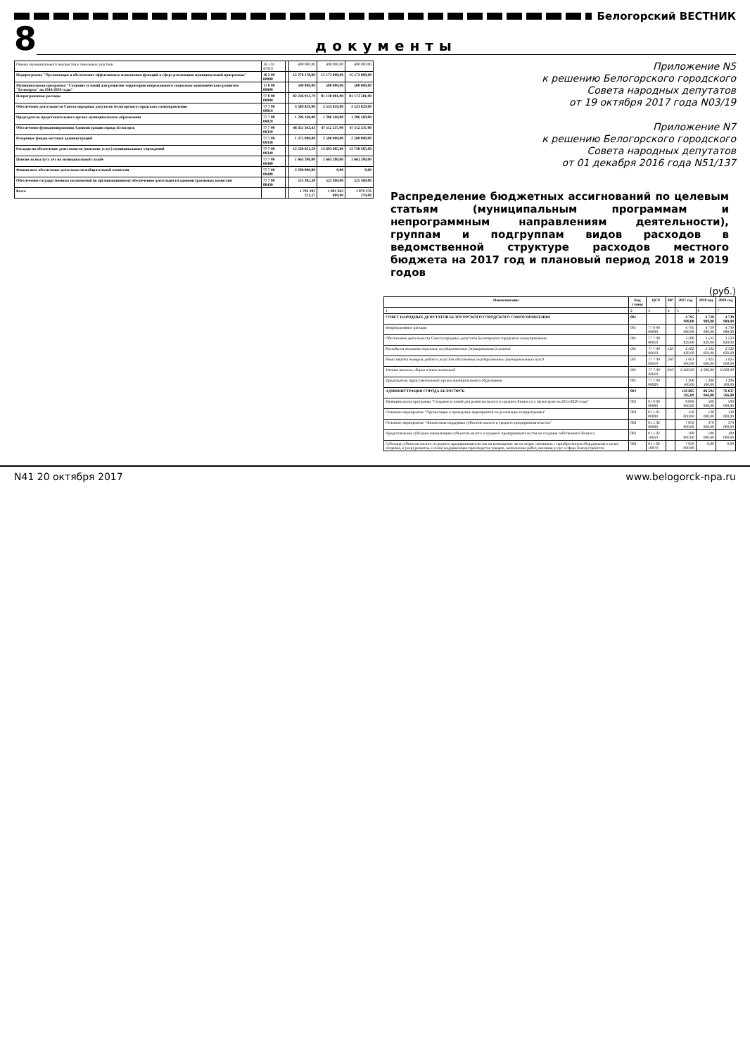Белогорский ВЕСТНИК
8
документы
| Оценка муниципального имущества в земельных участков | 16 1 01 47010 | | 490 000,00 | 490 000,00 | 490 000,00 |
| Подпрограмма "Организация и обеспечение эффективного исполнения функций в сфере реализации муниципальной программы" | 16 2 00 00000 | | 15 270 178,00 | 15 173 000,00 | 15 173 000,00 |
| Муниципальная программа "Создание условий для развития территории опережающего социально экономического развития "Белогорск" на 2016-2020 годы" | 17 0 00 00000 | | 500 000,00 | 500 000,00 | 500 000,00 |
| Непрограммные расходы | 77 0 00 00000 | | 82 246 913,79 | 81 130 081,00 | 81 173 581,00 |
| Обеспечение деятельности Совета народных депутатов Белогорского городского самоуправления | 77 7 00 00010 | | 3 589 829,00 | 3 533 829,00 | 3 533 829,00 |
| Председатель представительного органа муниципального образования | 77 7 00 00020 | | 1 206 160,00 | 1 206 160,00 | 1 206 160,00 |
| Обеспечение функционирования Администрации города Белогорск | 77 7 00 00320 | | 48 351 343,43 | 47 112 537,00 | 47 112 537,00 |
| Резервные фонды местных администраций | 77 7 00 00330 | | 1 375 000,00 | 2 500 000,00 | 2 500 000,00 |
| Расходы на обеспечение деятельности (оказание услуг) муниципальных учреждений | 77 7 00 00340 | | 12 526 951,59 | 13 693 065,00 | 13 736 565,00 |
| Пенсии за выслугу лет на муниципальной службе | 77 7 00 00380 | | 1 663 200,00 | 1 663 200,00 | 1 663 200,00 |
| Финансовое обеспечение деятельности избирательной комиссии | 77 7 00 00400 | | 2 200 000,00 | 0,00 | 0,00 |
| Обеспечение государственных полномочий по организационному обеспечению деятельности административных комиссий | 77 7 00 88430 | | 525 305,38 | 525 300,00 | 525 300,00 |
| Всего | | | 1 793 192 221,17 | 1 091 942 009,00 | 1 079 376 270,00 |
Приложение N5
к решению Белогорского городского
Совета народных депутатов
от 19 октября 2017 года N03/19
Приложение N7
к решению Белогорского городского
Совета народных депутатов
от 01 декабря 2016 года N51/137
Распределение бюджетных ассигнований по целевым статьям (муниципальным программам и непрограммным направлениям деятельности), группам и подгруппам видов расходов в ведомственной структуре расходов местного бюджета на 2017 год и плановый период 2018 и 2019 годов
(руб.)
| Наименование | Код главы | ЦСР | ВР | 2017 год | 2018 год | 2019 год |
| --- | --- | --- | --- | --- | --- | --- |
| 1 | 2 | 3 | 4 | 5 | 6 | 7 |
| СОВЕТ НАРОДНЫХ ДЕПУТАТОВ БЕЛОГОРСКОГО ГОРОДСКОГО САМОУПРАВЛЕНИЯ | 001 | | | 4 795 989,00 | 4 739 989,00 | 4 739 989,00 |
| Непрограммные расходы | 001 | 77 0 00 00000 | | 4 795 989,00 | 4 739 989,00 | 4 739 989,00 |
| Обеспечение деятельности Совета народных депутатов Белогорского городского самоуправления | 001 | 77 7 00 00010 | | 3 589 829,00 | 3 533 829,00 | 3 533 829,00 |
| Расходы на выплаты персоналу государственных (муниципальных) органов | 001 | 77 7 00 00010 | 120 | 2 582 829,00 | 2 502 829,00 | 2 502 829,00 |
| Иные закупки товаров, работ и услуг для обеспечения государственных (муниципальных) нужд | 001 | 77 7 00 00010 | 240 | 1 001 000,00 | 1 025 000,00 | 1 025 000,00 |
| Уплата налогов, сборов и иных платежей | 001 | 77 7 00 00010 | 850 | 6 000,00 | 6 000,00 | 6 000,00 |
| Председатель представительного органа муниципального образования | 001 | 77 7 00 00020 | | 1 206 160,00 | 1 206 160,00 | 1 206 160,00 |
| АДМИНИСТРАЦИЯ ГОРОДА БЕЛОГОРСК | 002 | | | 126 685 265,09 | 86 594 066,00 | 76 637 566,00 |
| Муниципальная программа "Создание условий для развития малого и среднего бизнеса в г. Белогорске на 2015-2020 годы" | 002 | 01 0 00 00000 | | 8 000 000,00 | 500 000,00 | 500 000,00 |
| Основное мероприятие "Организация и проведение мероприятий по реализации подпрограммы" | 002 | 01 1 01 00000 | | 150 000,00 | 130 000,00 | 130 000,00 |
| Основное мероприятие "Финансовая поддержка субъектов малого и среднего предпринимательства" | 002 | 01 1 02 00000 | | 7 850 000,00 | 370 000,00 | 370 000,00 |
| Предоставление субсидии начинающим субъектам малого и среднего предпринимательства на создание собственного бизнеса | 002 | 01 1 02 10050 | | 100 000,00 | 100 000,00 | 100 000,00 |
| Субсидия субъектам малого и среднего предпринимательства на возмещение части затрат, связанных с приобретением оборудования в целях создания, и (или) развития, и (или) модернизации производства товаров, выполнения работ, оказания услуг в сфере благоустройства | 002 | 01 1 02 10070 | | 7 650 000,00 | 0,00 | 0,00 |
N41 20 октября 2017 www.belogorck-npa.ru